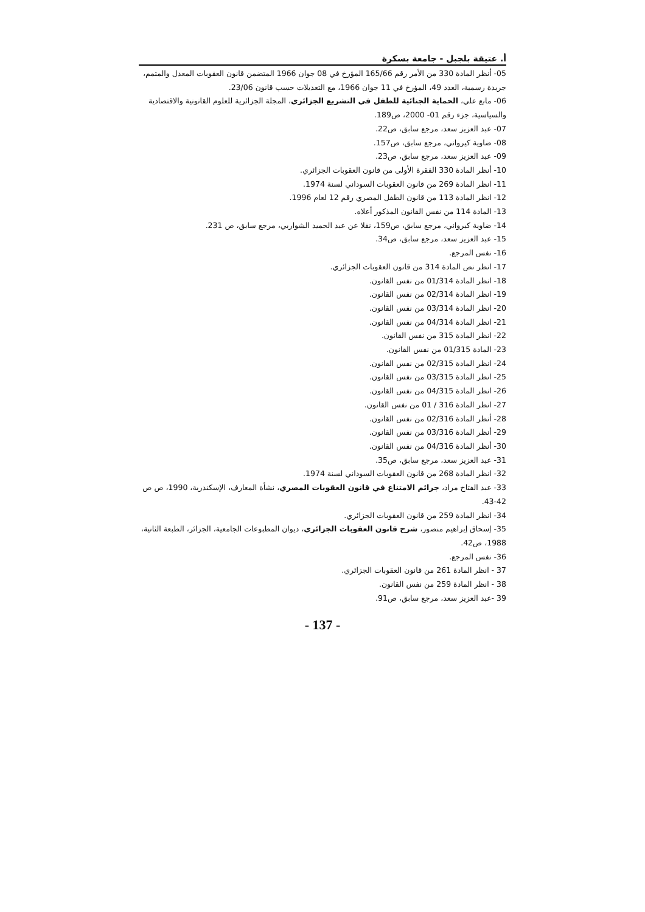أ. عتيقة بلجبل - جامعة بسكرة
05- أنظر المادة 330 من الأمر رقم 165/66 المؤرخ في 08 جوان 1966 المتضمن قانون العقوبات المعدل والمتمم، جريدة رسمية، العدد 49، المؤرخ في 11 جوان 1966، مع التعديلات حسب قانون 23/06.
06- مانع علي، الحماية الجنائية للطفل في التشريع الجزائري، المجلة الجزائرية للعلوم القانونية والاقتصادية والسياسية، جزء رقم 01- 2000، ص189.
07- عبد العزيز سعد، مرجع سابق، ص22.
08- ضاوية كيرواني، مرجع سابق، ص157.
09- عبد العزيز سعد، مرجع سابق، ص23.
10- أنظر المادة 330 الفقرة الأولى من قانون العقوبات الجزائري.
11- انظر المادة 269 من قانون العقوبات السوداني لسنة 1974.
12- انظر المادة 113 من قانون الطفل المصري رقم 12 لعام 1996.
13- المادة 114 من نفس القانون المذكور أعلاه.
14- ضاوية كيرواني، مرجع سابق، ص159، نقلا عن عبد الحميد الشواربي، مرجع سابق، ص 231.
15- عبد العزيز سعد، مرجع سابق، ص34.
16- نفس المرجع.
17- انظر نص المادة 314 من قانون العقوبات الجزائري.
18- انظر المادة 01/314 من نفس القانون.
19- انظر المادة 02/314 من نفس القانون.
20- انظر المادة 03/314 من نفس القانون.
21- انظر المادة 04/314 من نفس القانون.
22- انظر المادة 315 من نفس القانون.
23- المادة 01/315 من نفس القانون.
24- انظر المادة 02/315 من نفس القانون.
25- انظر المادة 03/315 من نفس القانون.
26- انظر المادة 04/315 من نفس القانون.
27- انظر المادة 316 / 01 من نفس القانون.
28- أنظر المادة 02/316 من نفس القانون.
29- أنظر المادة 03/316 من نفس القانون.
30- أنظر المادة 04/316 من نفس القانون.
31- عبد العزيز سعد، مرجع سابق، ص35.
32- انظر المادة 268 من قانون العقوبات السوداني لسنة 1974.
33- عبد الفتاح مراد، جرائم الامتناع في قانون العقوبات المصري، نشأة المعارف، الإسكندرية، 1990، ص ص 42-43.
34- انظر المادة 259 من قانون العقوبات الجزائري.
35- إسحاق إبراهيم منصور، شرح قانون العقوبات الجزائري، ديوان المطبوعات الجامعية، الجزائر، الطبعة الثانية، 1988، ص42.
36- نفس المرجع.
37 - انظر المادة 261 من قانون العقوبات الجزائري.
38 - انظر المادة 259 من نفس القانون.
39 -عبد العزيز سعد، مرجع سابق، ص91.
- 137 -